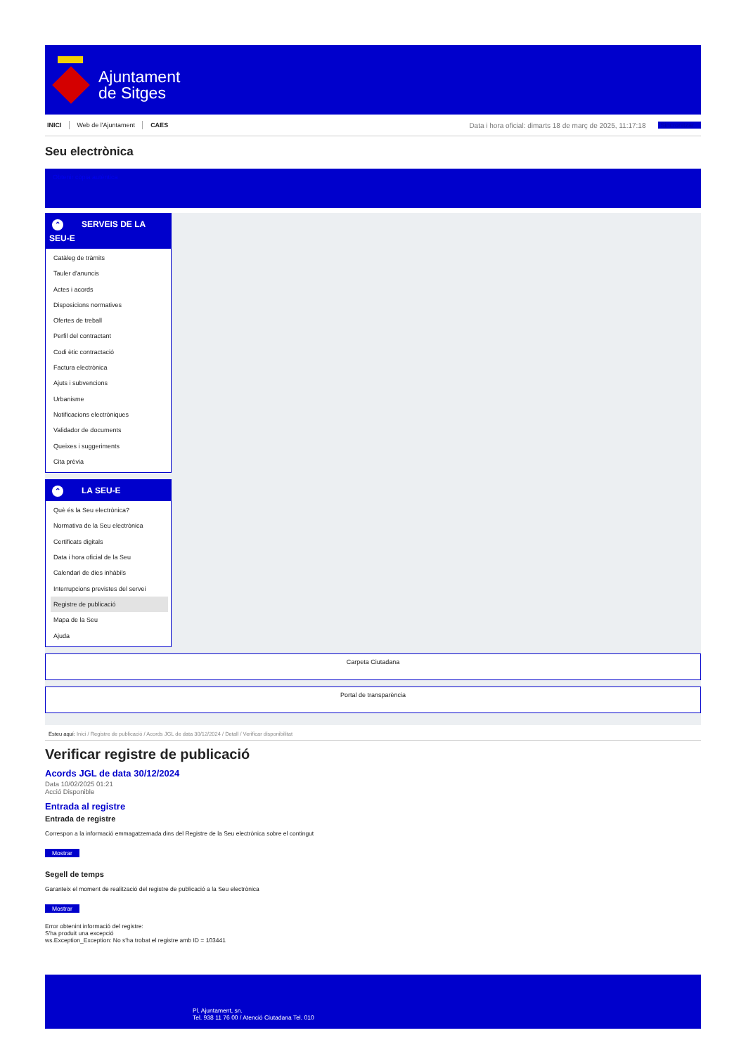Ajuntament
de Sitges
INICI Web de l'Ajuntament CAES Data i hora oficial: dimarts 18 de març de 2025, 11:17:18 Sincronitzar
Seu electrònica
Obtenir còpia autèntica
⌃ SERVEIS DE LA SEU-E
Catàleg de tràmits
Tauler d'anuncis
Actes i acords
Disposicions normatives
Ofertes de treball
Perfil del contractant
Codi ètic contractació
Factura electrònica
Ajuts i subvencions
Urbanisme
Notificacions electròniques
Validador de documents
Queixes i suggeriments
Cita prèvia
⌃ LA SEU-E
Què és la Seu electrònica?
Normativa de la Seu electrònica
Certificats digitals
Data i hora oficial de la Seu
Calendari de dies inhàbils
Interrupcions previstes del servei
Registre de publicació
Mapa de la Seu
Ajuda
Carpeta Ciutadana
Portal de transparència
Esteu aquí: Inici / Registre de publicació / Acords JGL de data 30/12/2024 / Detall / Verificar disponibilitat
Verificar registre de publicació
Acords JGL de data 30/12/2024
Data 10/02/2025 01:21
Acció Disponible
Entrada al registre
Entrada de registre
Correspon a la informació emmagatzemada dins del Registre de la Seu electrònica sobre el contingut
Mostrar
Segell de temps
Garanteix el moment de realització del registre de publicació a la Seu electrònica
Mostrar
Error obtenint informació del registre:
S'ha produit una excepció
ws.Exception_Exception: No s'ha trobat el registre amb ID = 103441
Pl. Ajuntament, sn.
Tel. 938 11 76 00 / Atenció Ciutadana Tel. 010